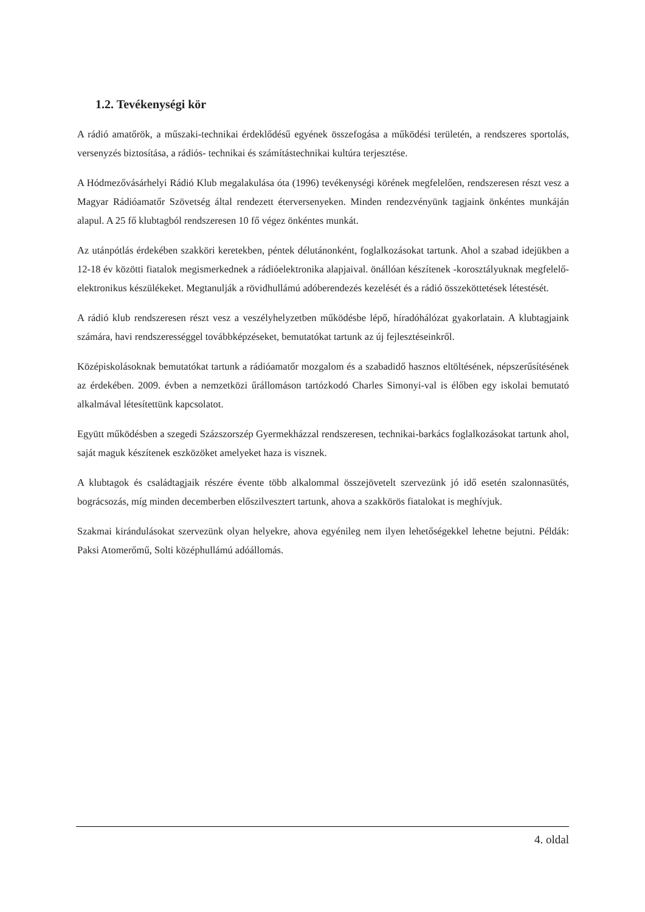1.2. Tevékenységi kör
A rádió amatőrök, a műszaki-technikai érdeklődésű egyének összefogása a működési területén, a rendszeres sportolás, versenyzés biztosítása, a rádiós- technikai és számítástechnikai kultúra terjesztése.
A Hódmezővásárhelyi Rádió Klub megalakulása óta (1996) tevékenységi körének megfelelően, rendszeresen részt vesz a Magyar Rádióamatőr Szövetség által rendezett éterversenyeken. Minden rendezvényünk tagjaink önkéntes munkáján alapul. A 25 fő klubtagból rendszeresen 10 fő végez önkéntes munkát.
Az utánpótlás érdekében szakköri keretekben, péntek délutánonként, foglalkozásokat tartunk. Ahol a szabad idejükben a 12-18 év közötti fiatalok megismerkednek a rádióelektronika alapjaival. önállóan készítenek -korosztályuknak megfelelő- elektronikus készülékeket. Megtanulják a rövidhullámú adóberendezés kezelését és a rádió összeköttetések létestését.
A rádió klub rendszeresen részt vesz a veszélyhelyzetben működésbe lépő, híradóhálózat gyakorlatain. A klubtagjaink számára, havi rendszerességgel továbbképzéseket, bemutatókat tartunk az új fejlesztéseinkről.
Középiskolásoknak bemutatókat tartunk a rádióamatőr mozgalom és a szabadidő hasznos eltöltésének, népszerűsítésének az érdekében. 2009. évben a nemzetközi űrállomáson tartózkodó Charles Simonyi-val is élőben egy iskolai bemutató alkalmával létesítettünk kapcsolatot.
Együtt működésben a szegedi Százszorszép Gyermekházzal rendszeresen, technikai-barkács foglalkozásokat tartunk ahol, saját maguk készítenek eszközöket amelyeket haza is visznek.
A klubtagok és családtagjaik részére évente több alkalommal összejövetelt szervezünk jó idő esetén szalonnasütés, bográcsozás, míg minden decemberben előszilvesztert tartunk, ahova a szakkörös fiatalokat is meghívjuk.
Szakmai kirándulásokat szervezünk olyan helyekre, ahova egyénileg nem ilyen lehetőségekkel lehetne bejutni. Példák: Paksi Atomerőmű, Solti középhullámú adóállomás.
4. oldal